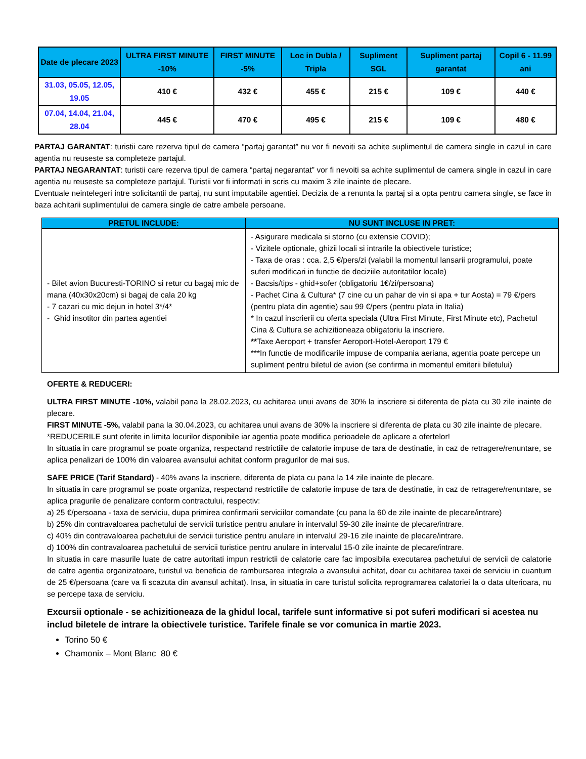| Date de plecare 2023 | ULTRA FIRST MINUTE -10% | FIRST MINUTE -5% | Loc in Dubla / Tripla | Supliment SGL | Supliment partaj garantat | Copil 6 - 11.99 ani |
| --- | --- | --- | --- | --- | --- | --- |
| 31.03, 05.05, 12.05, 19.05 | 410 € | 432 € | 455 € | 215 € | 109 € | 440 € |
| 07.04, 14.04, 21.04, 28.04 | 445 € | 470 € | 495 € | 215 € | 109 € | 480 € |
PARTAJ GARANTAT: turistii care rezerva tipul de camera “partaj garantat” nu vor fi nevoiti sa achite suplimentul de camera single in cazul in care agentia nu reuseste sa completeze partajul.
PARTAJ NEGARANTAT: turistii care rezerva tipul de camera “partaj negarantat” vor fi nevoiti sa achite suplimentul de camera single in cazul in care agentia nu reuseste sa completeze partajul. Turistii vor fi informati in scris cu maxim 3 zile inainte de plecare.
Eventuale neintelegeri intre solicitantii de partaj, nu sunt imputabile agentiei. Decizia de a renunta la partaj si a opta pentru camera single, se face in baza achitarii suplimentului de camera single de catre ambele persoane.
| PRETUL INCLUDE: | NU SUNT INCLUSE IN PRET: |
| --- | --- |
| - Bilet avion Bucuresti-TORINO si retur cu bagaj mic de mana (40x30x20cm) si bagaj de cala 20 kg - 7 cazari cu mic dejun in hotel 3*/4* - Ghid insotitor din partea agentiei | - Asigurare medicala si storno (cu extensie COVID); - Vizitele optionale, ghizii locali si intrarile la obiectivele turistice; - Taxa de oras : cca. 2,5 €/pers/zi (valabil la momentul lansarii programului, poate suferi modificari in functie de deciziile autoritatilor locale) - Bacsis/tips - ghid+sofer (obligatoriu 1€/zi/persoana) - Pachet Cina & Cultura* (7 cine cu un pahar de vin si apa + tur Aosta) = 79 €/pers (pentru plata din agentie) sau 99 €/pers (pentru plata in Italia) * In cazul inscrierii cu oferta speciala (Ultra First Minute, First Minute etc), Pachetul Cina & Cultura se achizitioneaza obligatoriu la inscriere. ** Taxe Aeroport + transfer Aeroport-Hotel-Aeroport 179 € ***In functie de modificarile impuse de compania aeriana, agentia poate percepe un supliment pentru biletul de avion (se confirma in momentul emiterii biletului) |
OFERTE & REDUCERI:
ULTRA FIRST MINUTE -10%, valabil pana la 28.02.2023, cu achitarea unui avans de 30% la inscriere si diferenta de plata cu 30 zile inainte de plecare.
FIRST MINUTE -5%, valabil pana la 30.04.2023, cu achitarea unui avans de 30% la inscriere si diferenta de plata cu 30 zile inainte de plecare.
*REDUCERILE sunt oferite in limita locurilor disponibile iar agentia poate modifica perioadele de aplicare a ofertelor!
In situatia in care programul se poate organiza, respectand restrictiile de calatorie impuse de tara de destinatie, in caz de retragere/renuntare, se aplica penalizari de 100% din valoarea avansului achitat conform pragurilor de mai sus.
SAFE PRICE (Tarif Standard) - 40% avans la inscriere, diferenta de plata cu pana la 14 zile inainte de plecare.
In situatia in care programul se poate organiza, respectand restrictiile de calatorie impuse de tara de destinatie, in caz de retragere/renuntare, se aplica pragurile de penalizare conform contractului, respectiv:
a) 25 €/persoana - taxa de serviciu, dupa primirea confirmarii serviciilor comandate (cu pana la 60 de zile inainte de plecare/intrare)
b) 25% din contravaloarea pachetului de servicii turistice pentru anulare in intervalul 59-30 zile inainte de plecare/intrare.
c) 40% din contravaloarea pachetului de servicii turistice pentru anulare in intervalul 29-16 zile inainte de plecare/intrare.
d) 100% din contravaloarea pachetului de servicii turistice pentru anulare in intervalul 15-0 zile inainte de plecare/intrare.
In situatia in care masurile luate de catre autoritati impun restrictii de calatorie care fac imposibila executarea pachetului de servicii de calatorie de catre agentia organizatoare, turistul va beneficia de rambursarea integrala a avansului achitat, doar cu achitarea taxei de serviciu in cuantum de 25 €/persoana (care va fi scazuta din avansul achitat). Insa, in situatia in care turistul solicita reprogramarea calatoriei la o data ulterioara, nu se percepe taxa de serviciu.
Excursii optionale - se achizitioneaza de la ghidul local, tarifele sunt informative si pot suferi modificari si acestea nu includ biletele de intrare la obiectivele turistice. Tarifele finale se vor comunica in martie 2023.
Torino 50 €
Chamonix – Mont Blanc 80 €